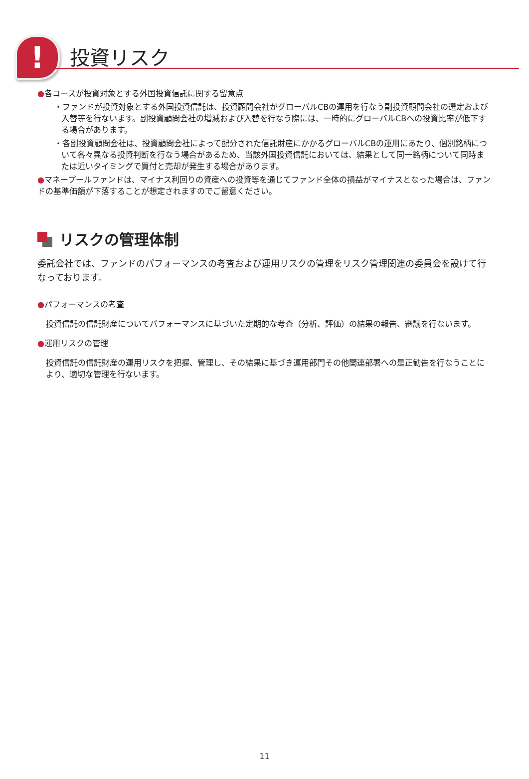! 投資リスク
●各コースが投資対象とする外国投資信託に関する留意点
・ファンドが投資対象とする外国投資信託は、投資顧問会社がグローバルCBの運用を行なう副投資顧問会社の選定および入替等を行ないます。副投資顧問会社の増減および入替を行なう際には、一時的にグローバルCBへの投資比率が低下する場合があります。
・各副投資顧問会社は、投資顧問会社によって配分された信託財産にかかるグローバルCBの運用にあたり、個別銘柄について各々異なる投資判断を行なう場合があるため、当該外国投資信託においては、結果として同一銘柄について同時または近いタイミングで買付と売却が発生する場合があります。
●マネープールファンドは、マイナス利回りの資産への投資等を通じてファンド全体の損益がマイナスとなった場合は、ファンドの基準価額が下落することが想定されますのでご留意ください。
リスクの管理体制
委託会社では、ファンドのパフォーマンスの考査および運用リスクの管理をリスク管理関連の委員会を設けて行なっております。
●パフォーマンスの考査
投資信託の信託財産についてパフォーマンスに基づいた定期的な考査（分析、評価）の結果の報告、審議を行ないます。
●運用リスクの管理
投資信託の信託財産の運用リスクを把握、管理し、その結果に基づき運用部門その他関連部署への是正勧告を行なうことにより、適切な管理を行ないます。
11